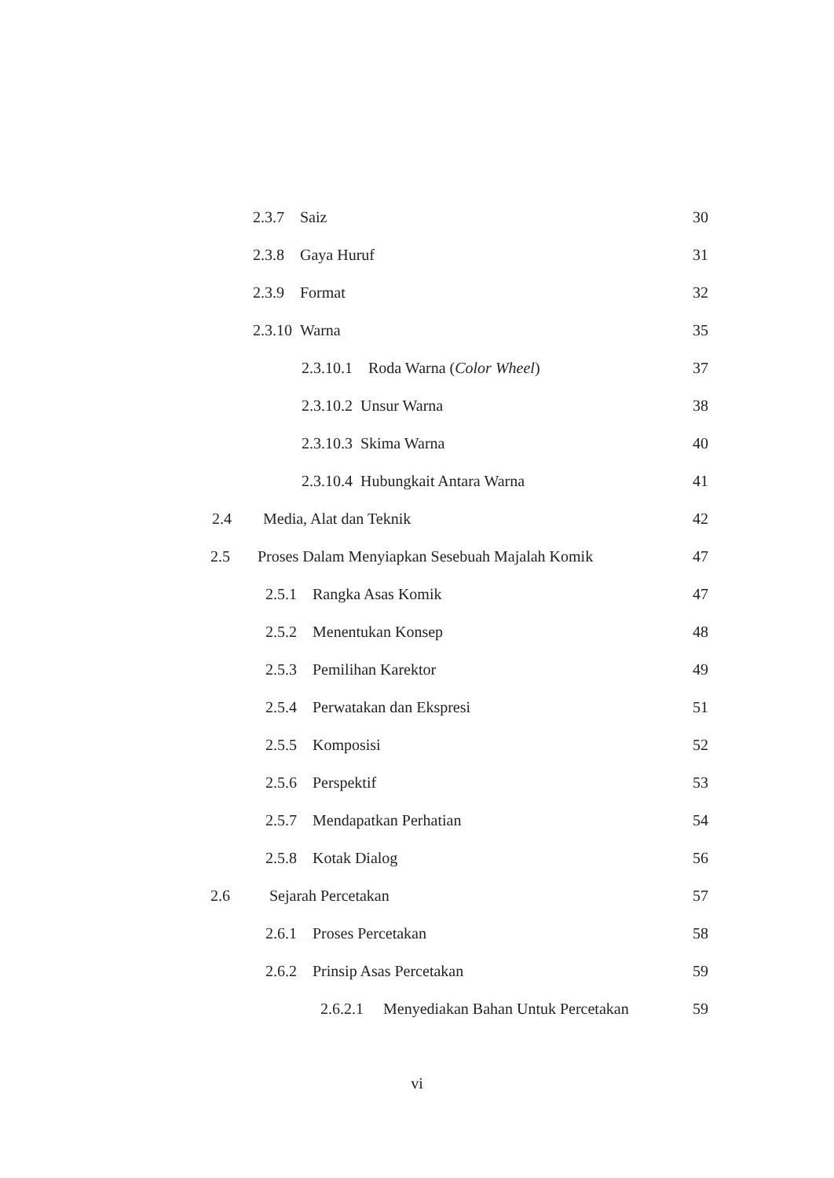2.3.7 Saiz 30
2.3.8 Gaya Huruf 31
2.3.9 Format 32
2.3.10 Warna 35
2.3.10.1 Roda Warna (Color Wheel) 37
2.3.10.2 Unsur Warna 38
2.3.10.3 Skima Warna 40
2.3.10.4 Hubungkait Antara Warna 41
2.4 Media, Alat dan Teknik 42
2.5 Proses Dalam Menyiapkan Sesebuah Majalah Komik 47
2.5.1 Rangka Asas Komik 47
2.5.2 Menentukan Konsep 48
2.5.3 Pemilihan Karektor 49
2.5.4 Perwatakan dan Ekspresi 51
2.5.5 Komposisi 52
2.5.6 Perspektif 53
2.5.7 Mendapatkan Perhatian 54
2.5.8 Kotak Dialog 56
2.6 Sejarah Percetakan 57
2.6.1 Proses Percetakan 58
2.6.2 Prinsip Asas Percetakan 59
2.6.2.1 Menyediakan Bahan Untuk Percetakan 59
vi